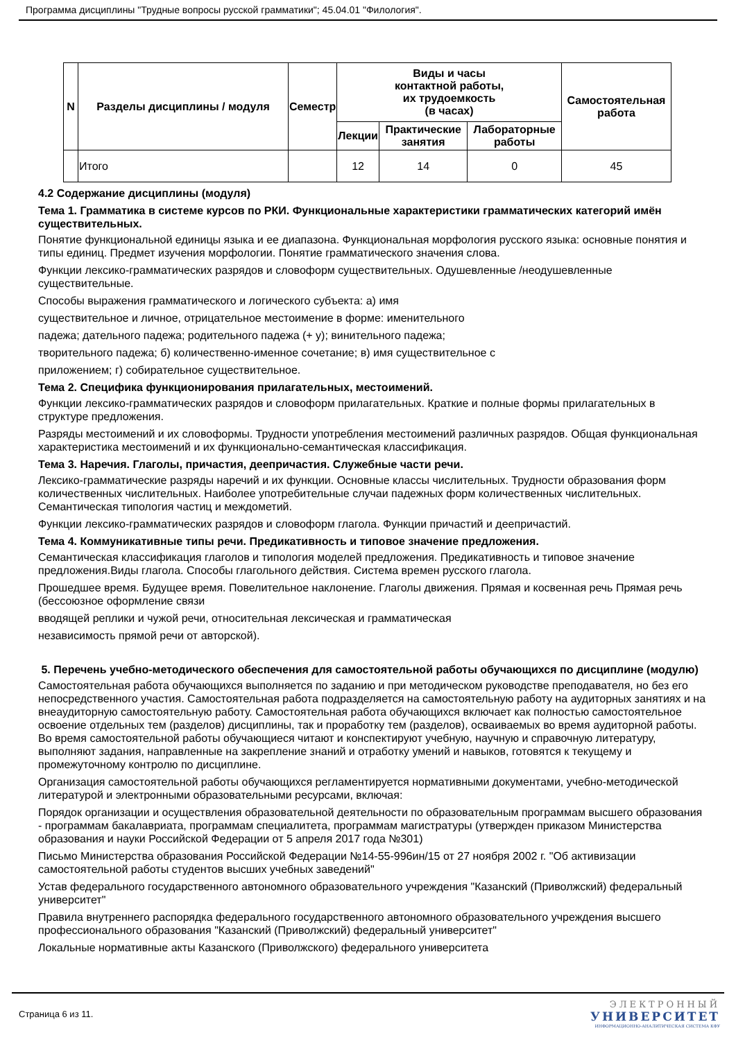Программа дисциплины "Трудные вопросы русской грамматики"; 45.04.01 "Филология".
| N | Разделы дисциплины / модуля | Семестр | Виды и часы контактной работы, их трудоемкость (в часах) | | | Самостоятельная работа |
| --- | --- | --- | --- | --- | --- | --- |
| | | | Лекции | Практические занятия | Лабораторные работы | |
| | Итого | | 12 | 14 | 0 | 45 |
4.2 Содержание дисциплины (модуля)
Тема 1. Грамматика в системе курсов по РКИ. Функциональные характеристики грамматических категорий имён существительных.
Понятие функциональной единицы языка и ее диапазона. Функциональная морфология русского языка: основные понятия и типы единиц. Предмет изучения морфологии. Понятие грамматического значения слова.
Функции лексико-грамматических разрядов и словоформ существительных. Одушевленные /неодушевленные существительные.
Способы выражения грамматического и логического субъекта: а) имя
существительное и личное, отрицательное местоимение в форме: именительного
падежа; дательного падежа; родительного падежа (+ у); винительного падежа;
творительного падежа; б) количественно-именное сочетание; в) имя существительное с
приложением; г) собирательное существительное.
Тема 2. Специфика функционирования прилагательных, местоимений.
Функции лексико-грамматических разрядов и словоформ прилагательных. Краткие и полные формы прилагательных в структуре предложения.
Разряды местоимений и их словоформы. Трудности употребления местоимений различных разрядов. Общая функциональная характеристика местоимений и их функционально-семантическая классификация.
Тема 3. Наречия. Глаголы, причастия, деепричастия. Служебные части речи.
Лексико-грамматические разряды наречий и их функции. Основные классы числительных. Трудности образования форм количественных числительных. Наиболее употребительные случаи падежных форм количественных числительных. Семантическая типология частиц и междометий.
Функции лексико-грамматических разрядов и словоформ глагола. Функции причастий и деепричастий.
Тема 4. Коммуникативные типы речи. Предикативность и типовое значение предложения.
Семантическая классификация глаголов и типология моделей предложения. Предикативность и типовое значение предложения.Виды глагола. Способы глагольного действия. Система времен русского глагола.
Прошедшее время. Будущее время. Повелительное наклонение. Глаголы движения. Прямая и косвенная речь Прямая речь (бессоюзное оформление связи
вводящей реплики и чужой речи, относительная лексическая и грамматическая
независимость прямой речи от авторской).
5. Перечень учебно-методического обеспечения для самостоятельной работы обучающихся по дисциплине (модулю)
Самостоятельная работа обучающихся выполняется по заданию и при методическом руководстве преподавателя, но без его непосредственного участия. Самостоятельная работа подразделяется на самостоятельную работу на аудиторных занятиях и на внеаудиторную самостоятельную работу. Самостоятельная работа обучающихся включает как полностью самостоятельное освоение отдельных тем (разделов) дисциплины, так и проработку тем (разделов), осваиваемых во время аудиторной работы. Во время самостоятельной работы обучающиеся читают и конспектируют учебную, научную и справочную литературу, выполняют задания, направленные на закрепление знаний и отработку умений и навыков, готовятся к текущему и промежуточному контролю по дисциплине.
Организация самостоятельной работы обучающихся регламентируется нормативными документами, учебно-методической литературой и электронными образовательными ресурсами, включая:
Порядок организации и осуществления образовательной деятельности по образовательным программам высшего образования - программам бакалавриата, программам специалитета, программам магистратуры (утвержден приказом Министерства образования и науки Российской Федерации от 5 апреля 2017 года №301)
Письмо Министерства образования Российской Федерации №14-55-996ин/15 от 27 ноября 2002 г. "Об активизации самостоятельной работы студентов высших учебных заведений"
Устав федерального государственного автономного образовательного учреждения "Казанский (Приволжский) федеральный университет"
Правила внутреннего распорядка федерального государственного автономного образовательного учреждения высшего профессионального образования "Казанский (Приволжский) федеральный университет"
Локальные нормативные акты Казанского (Приволжского) федерального университета
Страница 6 из 11.
ЭЛЕКТРОННЫЙ
УНИВЕРСИТЕТ
ИНФОРМАЦИОННО-АНАЛИТИЧЕСКАЯ СИСТЕМА КФУ